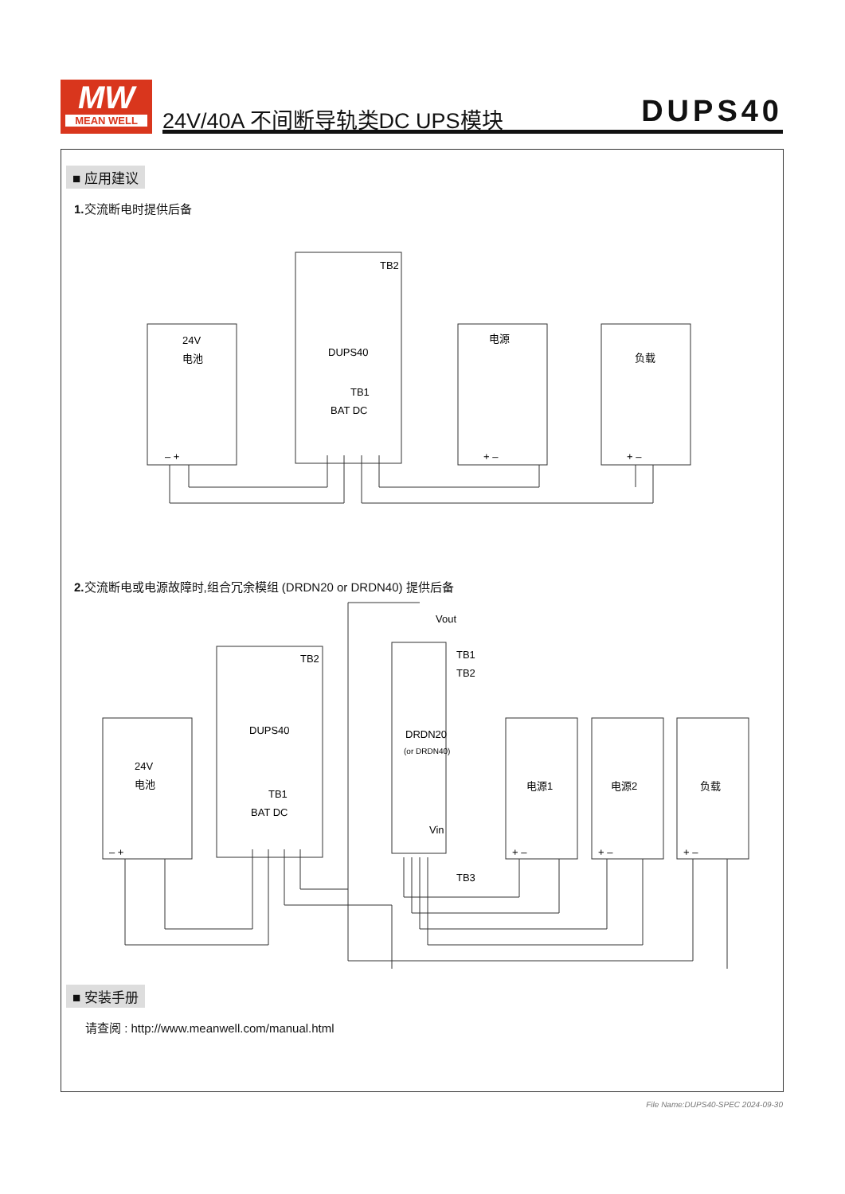MW
MEAN WELL
24V/40A 不间断导轨类DC UPS模块 DUPS40
■ 应用建议
1. 交流断电时提供后备
24V
电池
DUPS40
TB1
BAT DC
TB2
电源
负载
– +
+ –
+ –
2. 交流断电或电源故障时,组合冗余模组 (DRDN20 or DRDN40) 提供后备
24V
电池
DUPS40
TB1
BAT DC
TB2
Vout
TB1
TB2
DRDN20
(or DRDN40)
Vin
TB3
电源1
电源2
负载
– +
+ –
+ –
+ –
■ 安装手册
请查阅 : http://www.meanwell.com/manual.html
File Name:DUPS40-SPEC 2024-09-30